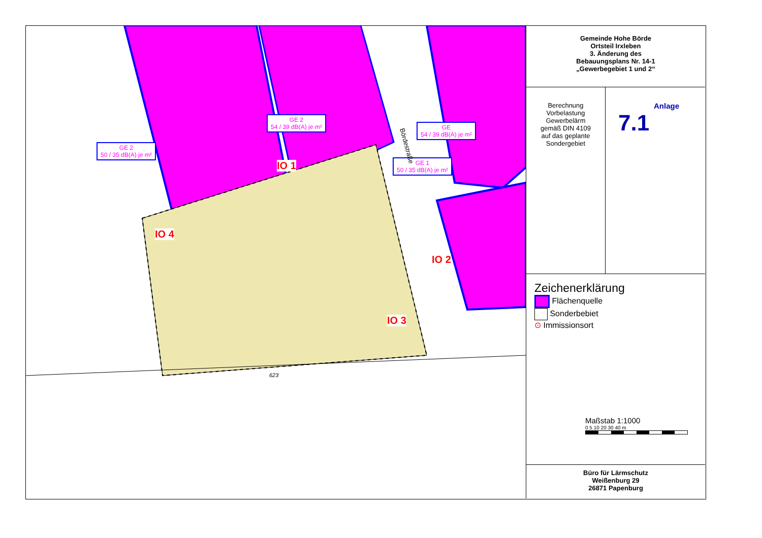GE 2
50 / 35 dB(A) je m²
GE 2
54 / 39 dB(A) je m²
GE
54 / 39 dB(A) je m²
GE 1
50 / 35 dB(A) je m²
IO 1
IO 2
IO 3
IO 4
623
Bördestraße
Gemeinde Hohe Börde
Ortsteil Irxleben
3. Änderung des
Bebauungsplans Nr. 14-1
„Gewerbegebiet 1 und 2“
Berechnung
Vorbelastung
Gewerbelärm
gemäß DIN 4109
auf das geplante
Sondergebiet
Anlage
7.1
Zeichenerklärung
Flächenquelle
Sonderbebiet
⊙ Immissionsort
Maßstab 1:1000
0 5 10 20 30 40 m
Büro für Lärmschutz
Weißenburg 29
26871 Papenburg